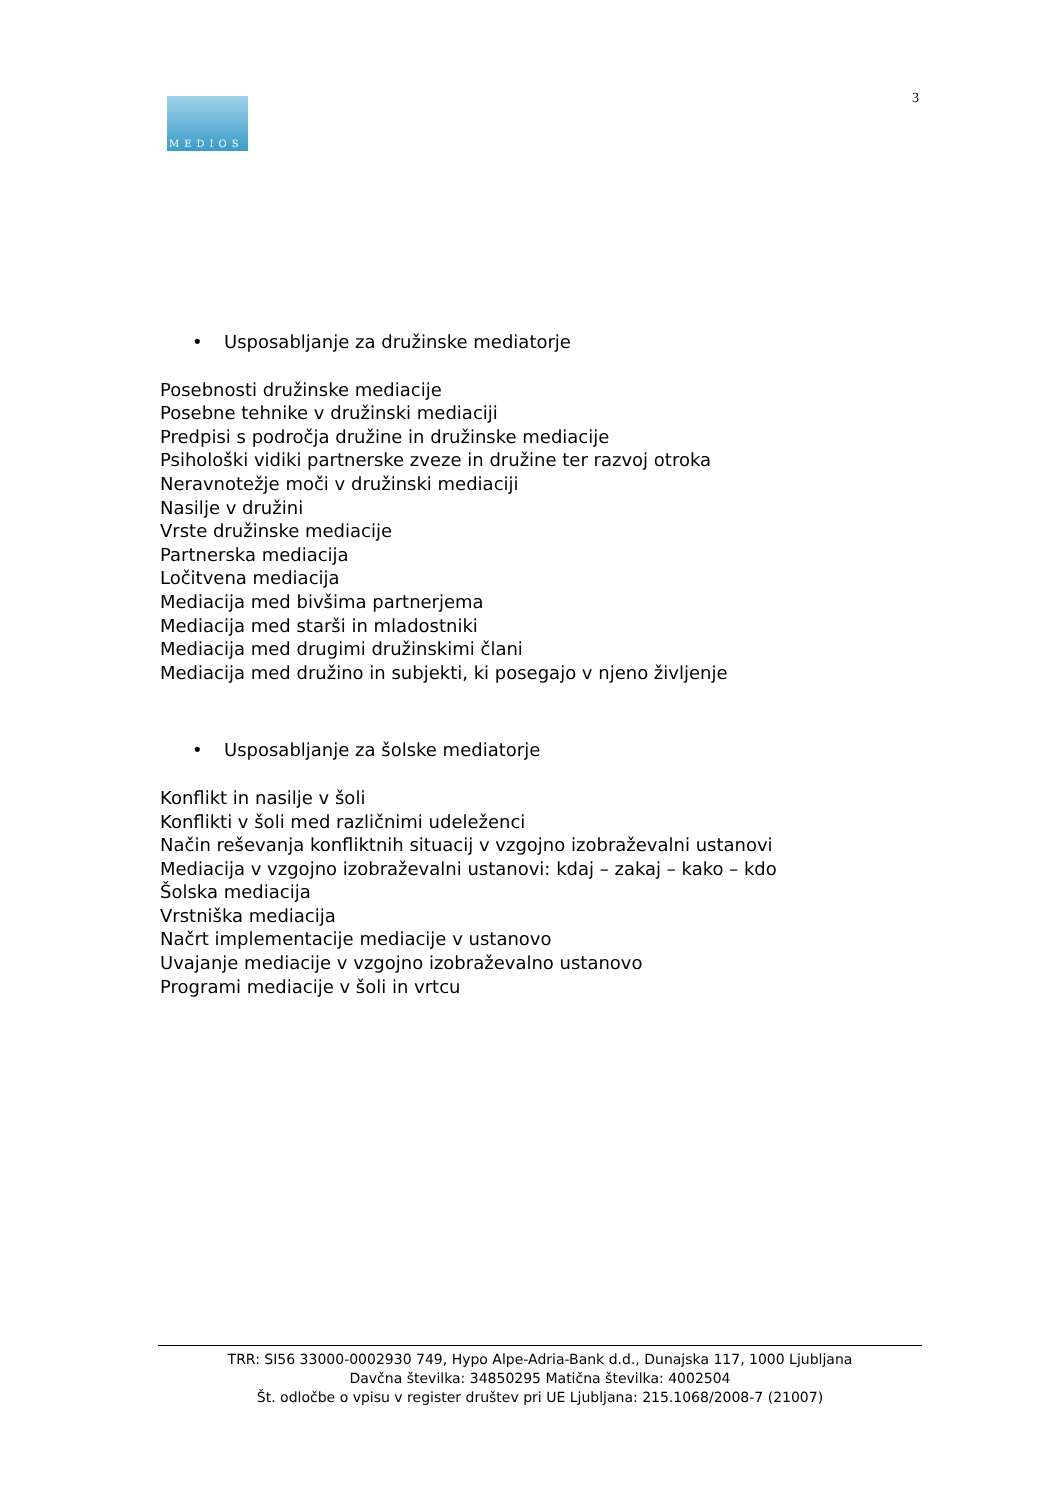MEDIOS
3
• Usposabljanje za družinske mediatorje
Posebnosti družinske mediacije
Posebne tehnike v družinski mediaciji
Predpisi s področja družine in družinske mediacije
Psihološki vidiki partnerske zveze in družine ter razvoj otroka
Neravnotežje moči v družinski mediaciji
Nasilje v družini
Vrste družinske mediacije
Partnerska mediacija
Ločitvena mediacija
Mediacija med bivšima partnerjema
Mediacija med starši in mladostniki
Mediacija med drugimi družinskimi člani
Mediacija med družino in subjekti, ki posegajo v njeno življenje
• Usposabljanje za šolske mediatorje
Konflikt in nasilje v šoli
Konflikti v šoli med različnimi udeleženci
Način reševanja konfliktnih situacij v vzgojno izobraževalni ustanovi
Mediacija v vzgojno izobraževalni ustanovi: kdaj – zakaj – kako – kdo
Šolska mediacija
Vrstniška mediacija
Načrt implementacije mediacije v ustanovo
Uvajanje mediacije v vzgojno izobraževalno ustanovo
Programi mediacije v šoli in vrtcu
TRR: SI56 33000-0002930 749, Hypo Alpe-Adria-Bank d.d., Dunajska 117, 1000 Ljubljana
Davčna številka: 34850295 Matična številka: 4002504
Št. odločbe o vpisu v register društev pri UE Ljubljana: 215.1068/2008-7 (21007)